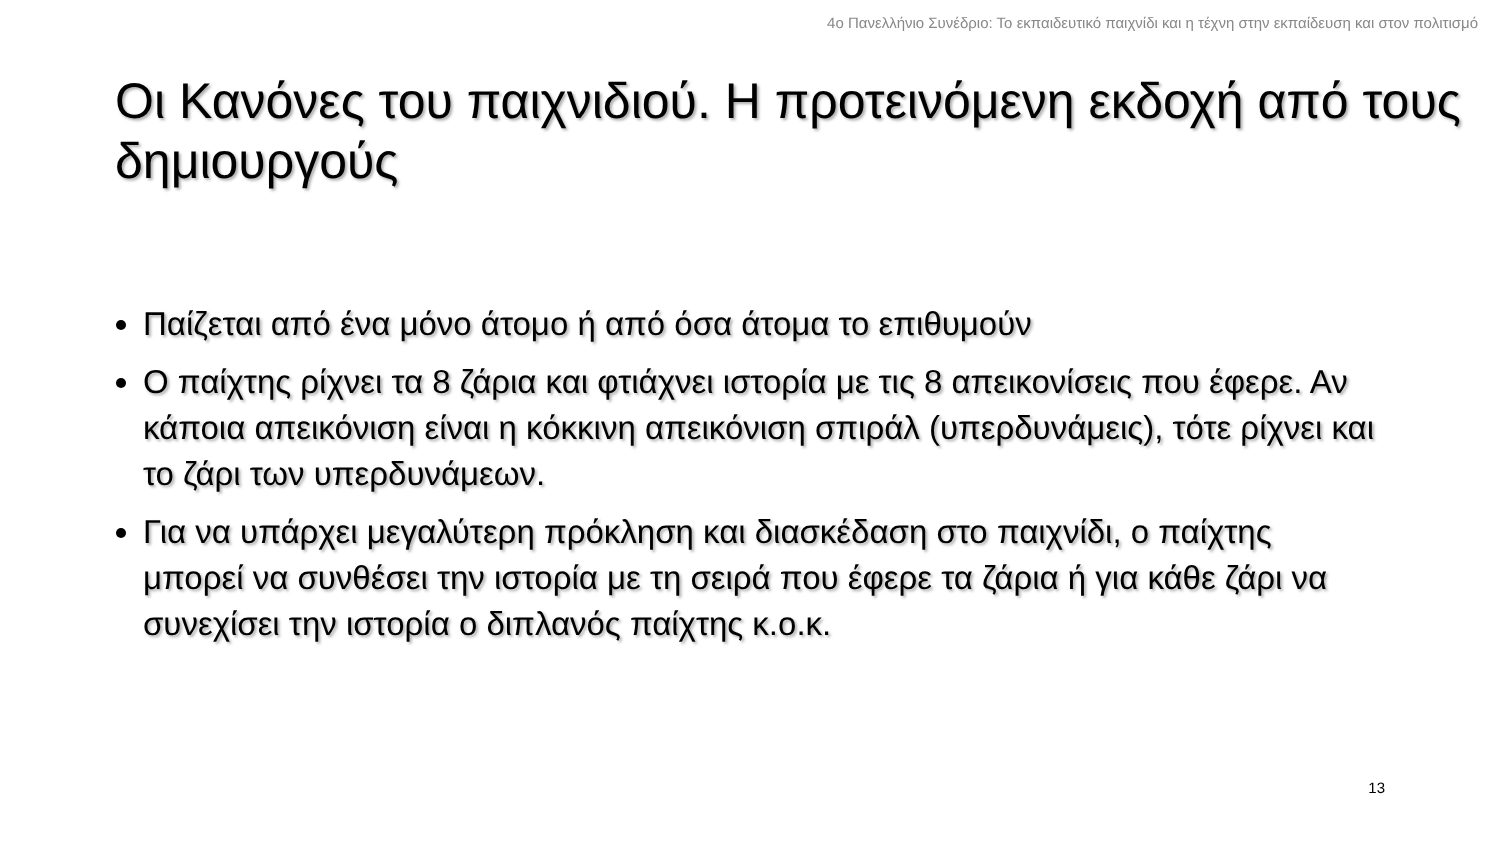4ο Πανελλήνιο Συνέδριο: Το εκπαιδευτικό παιχνίδι και η τέχνη στην εκπαίδευση και στον πολιτισμό
Οι Κανόνες του παιχνιδιού. Η προτεινόμενη εκδοχή από τους δημιουργούς
Παίζεται από ένα μόνο άτομο ή από όσα άτομα το επιθυμούν
Ο παίχτης ρίχνει τα 8 ζάρια και φτιάχνει ιστορία με τις 8 απεικονίσεις που έφερε. Αν κάποια απεικόνιση είναι η κόκκινη απεικόνιση σπιράλ (υπερδυνάμεις), τότε ρίχνει και το ζάρι των υπερδυνάμεων.
Για να υπάρχει μεγαλύτερη πρόκληση και διασκέδαση στο παιχνίδι, ο παίχτης μπορεί να συνθέσει την ιστορία με τη σειρά που έφερε τα ζάρια ή για κάθε ζάρι να συνεχίσει την ιστορία ο διπλανός παίχτης κ.ο.κ.
13